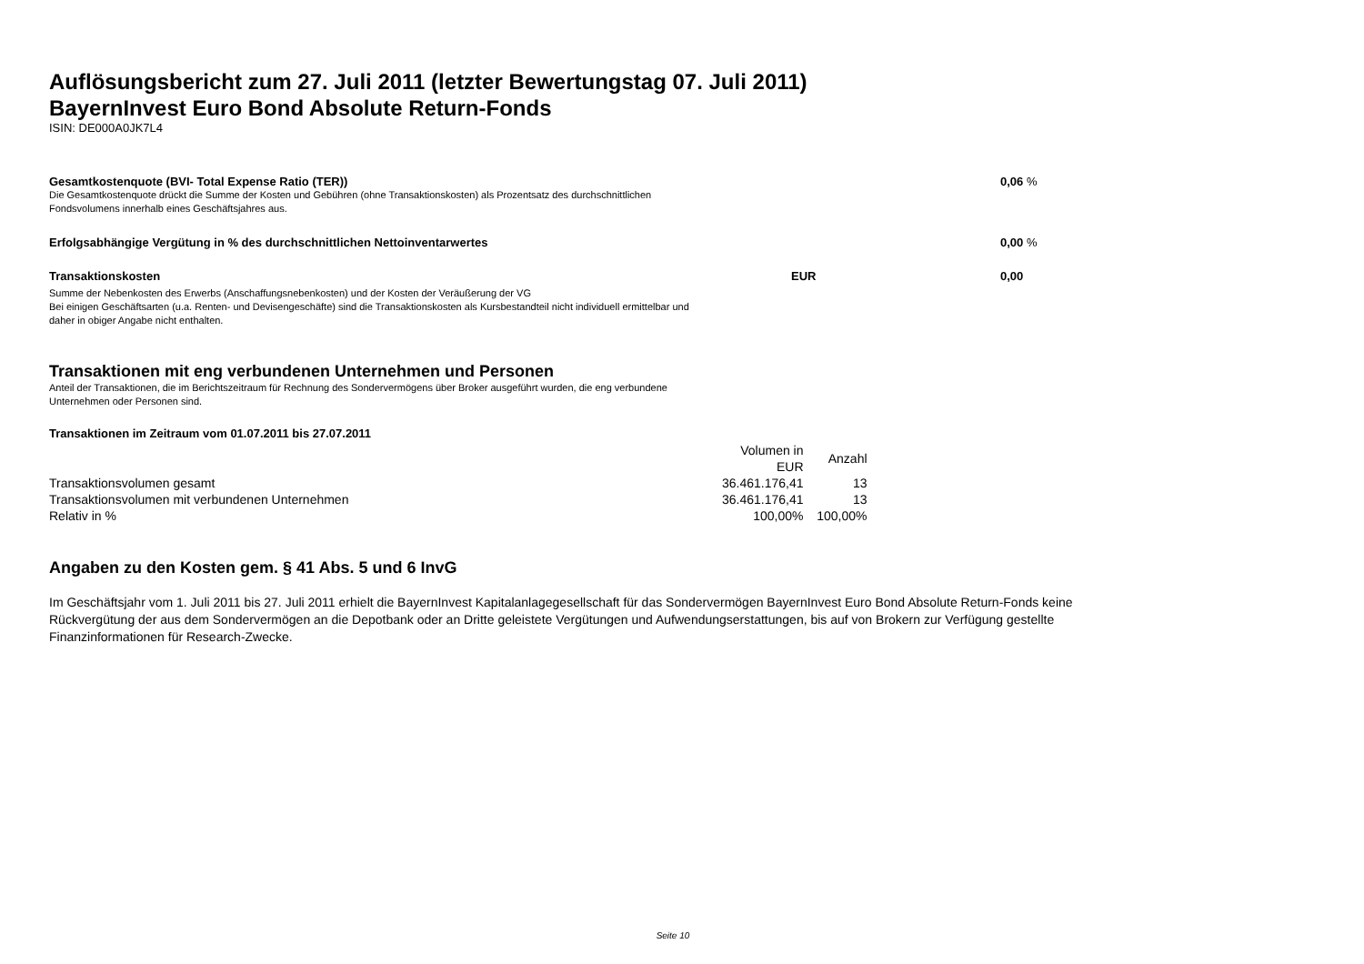Auflösungsbericht zum 27. Juli 2011 (letzter Bewertungstag 07. Juli 2011)
BayernInvest Euro Bond Absolute Return-Fonds
ISIN: DE000A0JK7L4
Gesamtkostenquote (BVI- Total Expense Ratio (TER)) 0,06 %
Die Gesamtkostenquote drückt die Summe der Kosten und Gebühren (ohne Transaktionskosten) als Prozentsatz des durchschnittlichen
Fondsvolumens innerhalb eines Geschäftsjahres aus.
Erfolgsabhängige Vergütung in % des durchschnittlichen Nettoinventarwertes 0,00 %
Transaktionskosten EUR 0,00
Summe der Nebenkosten des Erwerbs (Anschaffungsnebenkosten) und der Kosten der Veräußerung der VG
Bei einigen Geschäftsarten (u.a. Renten- und Devisengeschäfte) sind die Transaktionskosten als Kursbestandteil nicht individuell ermittelbar und
daher in obiger Angabe nicht enthalten.
Transaktionen mit eng verbundenen Unternehmen und Personen
Anteil der Transaktionen, die im Berichtszeitraum für Rechnung des Sondervermögens über Broker ausgeführt wurden, die eng verbundene
Unternehmen oder Personen sind.
Transaktionen im Zeitraum vom 01.07.2011 bis 27.07.2011
| | Volumen in EUR | Anzahl |
| Transaktionsvolumen gesamt | 36.461.176,41 | 13 |
| Transaktionsvolumen mit verbundenen Unternehmen | 36.461.176,41 | 13 |
| Relativ in % | 100,00% | 100,00% |
Angaben zu den Kosten gem. § 41 Abs. 5 und 6 InvG
Im Geschäftsjahr vom 1. Juli 2011 bis 27. Juli 2011 erhielt die BayernInvest Kapitalanlagegesellschaft für das Sondervermögen BayernInvest Euro Bond Absolute Return-Fonds keine Rückvergütung der aus dem Sondervermögen an die Depotbank oder an Dritte geleistete Vergütungen und Aufwendungserstattungen, bis auf von Brokern zur Verfügung gestellte Finanzinformationen für Research-Zwecke.
Seite 10